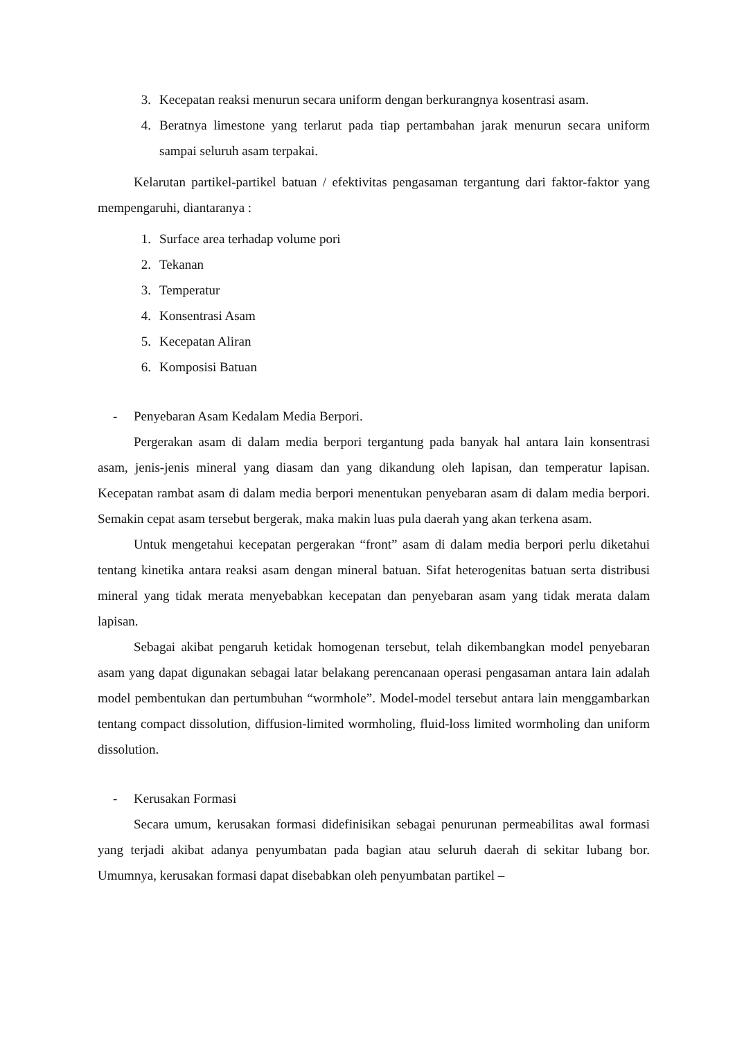3. Kecepatan reaksi menurun secara uniform dengan berkurangnya kosentrasi asam.
4. Beratnya limestone yang terlarut pada tiap pertambahan jarak menurun secara uniform sampai seluruh asam terpakai.
Kelarutan partikel-partikel batuan / efektivitas pengasaman tergantung dari faktor-faktor yang mempengaruhi, diantaranya :
1. Surface area terhadap volume pori
2. Tekanan
3. Temperatur
4. Konsentrasi Asam
5. Kecepatan Aliran
6. Komposisi Batuan
- Penyebaran Asam Kedalam Media Berpori.
Pergerakan asam di dalam media berpori tergantung pada banyak hal antara lain konsentrasi asam, jenis-jenis mineral yang diasam dan yang dikandung oleh lapisan, dan temperatur lapisan. Kecepatan rambat asam di dalam media berpori menentukan penyebaran asam di dalam media berpori. Semakin cepat asam tersebut bergerak, maka makin luas pula daerah yang akan terkena asam.
Untuk mengetahui kecepatan pergerakan “front” asam di dalam media berpori perlu diketahui tentang kinetika antara reaksi asam dengan mineral batuan. Sifat heterogenitas batuan serta distribusi mineral yang tidak merata menyebabkan kecepatan dan penyebaran asam yang tidak merata dalam lapisan.
Sebagai akibat pengaruh ketidak homogenan tersebut, telah dikembangkan model penyebaran asam yang dapat digunakan sebagai latar belakang perencanaan operasi pengasaman antara lain adalah model pembentukan dan pertumbuhan “wormhole”. Model-model tersebut antara lain menggambarkan tentang compact dissolution, diffusion-limited wormholing, fluid-loss limited wormholing dan uniform dissolution.
- Kerusakan Formasi
Secara umum, kerusakan formasi didefinisikan sebagai penurunan permeabilitas awal formasi yang terjadi akibat adanya penyumbatan pada bagian atau seluruh daerah di sekitar lubang bor. Umumnya, kerusakan formasi dapat disebabkan oleh penyumbatan partikel –